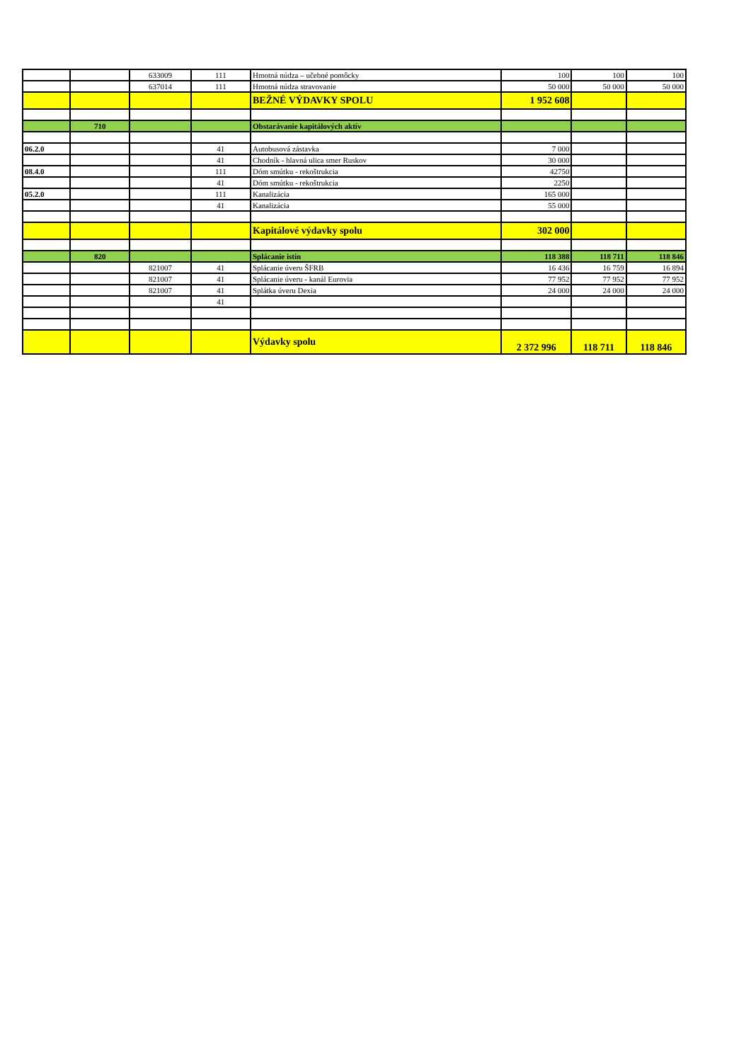| | | 633009 | 111 | Hmotná núdza – učebné pomôcky | 100 | 100 | 100 |
| | | 637014 | 111 | Hmotná núdza stravovanie | 50 000 | 50 000 | 50 000 |
| | | | | BEŽNÉ VÝDAVKY SPOLU | 1 952 608 | | |
| | 710 | | | Obstarávanie kapitálových aktív | | | |
| 06.2.0 | | | 41 | Autobusová zástavka | 7 000 | | |
| | | | 41 | Chodník - hlavná ulica smer Ruskov | 30 000 | | |
| 08.4.0 | | | 111 | Dóm smútku - rekoštrukcia | 42750 | | |
| | | | 41 | Dóm smútku - rekoštrukcia | 2250 | | |
| 05.2.0 | | | 111 | Kanalizácia | 165 000 | | |
| | | | 41 | Kanalizácia | 55 000 | | |
| | | | | Kapitálové výdavky spolu | 302 000 | | |
| | 820 | | | Splácanie istín | 118 388 | 118 711 | 118 846 |
| | | 821007 | 41 | Splácanie úveru ŠFRB | 16 436 | 16 759 | 16 894 |
| | | 821007 | 41 | Splácanie úveru - kanál Eurovia | 77 952 | 77 952 | 77 952 |
| | | 821007 | 41 | Splátka úveru Dexia | 24 000 | 24 000 | 24 000 |
| | | | 41 | | | | |
| | | | | Výdavky spolu | 2 372 996 | 118 711 | 118 846 |